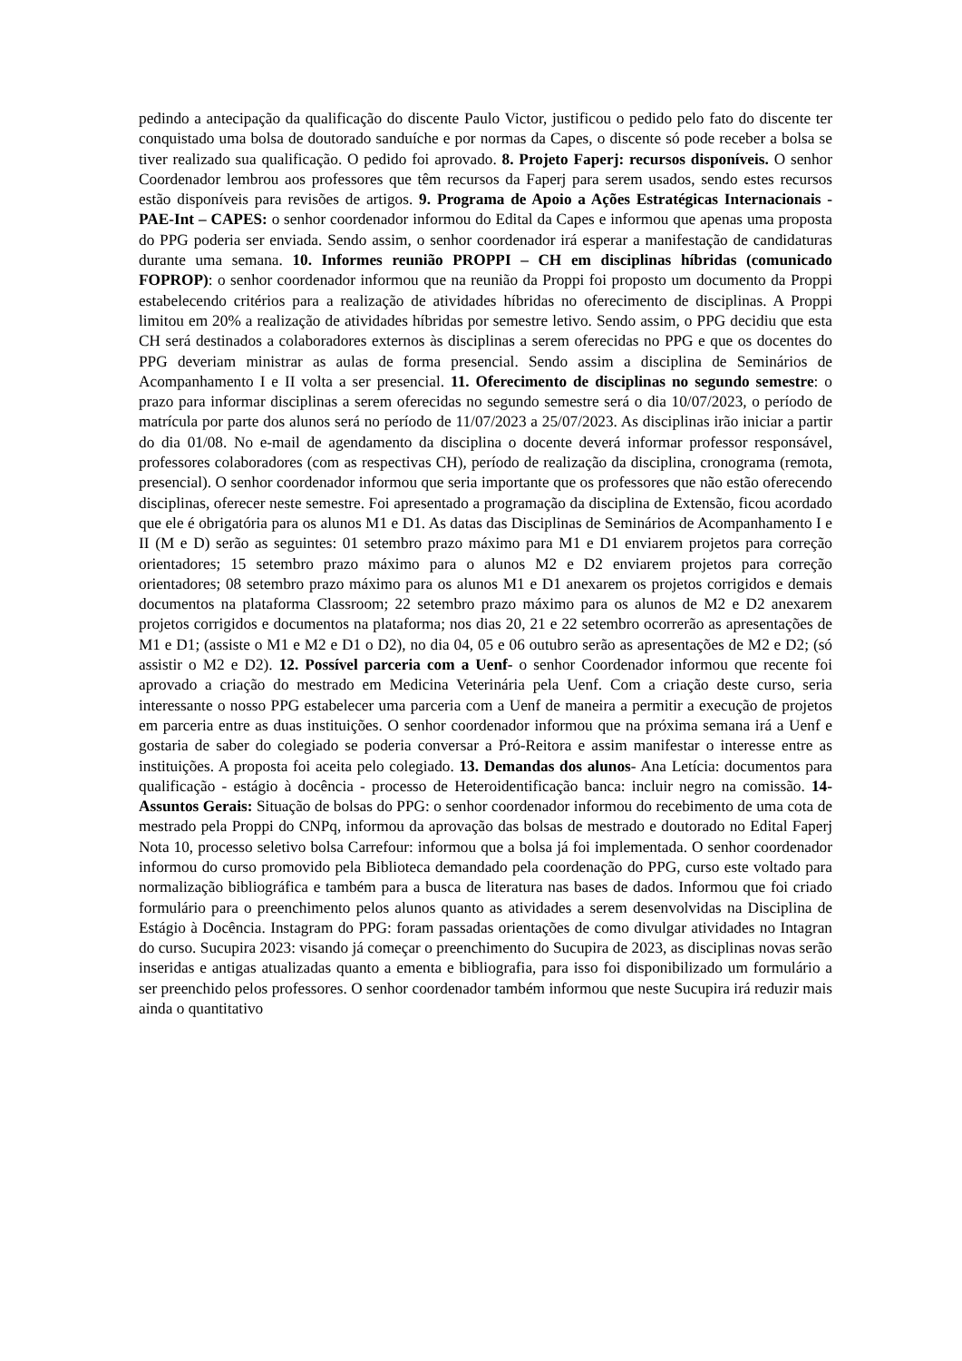pedindo a antecipação da qualificação do discente Paulo Victor, justificou o pedido pelo fato do discente ter conquistado uma bolsa de doutorado sanduíche e por normas da Capes, o discente só pode receber a bolsa se tiver realizado sua qualificação. O pedido foi aprovado. 8. Projeto Faperj: recursos disponíveis. O senhor Coordenador lembrou aos professores que têm recursos da Faperj para serem usados, sendo estes recursos estão disponíveis para revisões de artigos. 9. Programa de Apoio a Ações Estratégicas Internacionais - PAE-Int – CAPES: o senhor coordenador informou do Edital da Capes e informou que apenas uma proposta do PPG poderia ser enviada. Sendo assim, o senhor coordenador irá esperar a manifestação de candidaturas durante uma semana. 10. Informes reunião PROPPI – CH em disciplinas híbridas (comunicado FOPROP): o senhor coordenador informou que na reunião da Proppi foi proposto um documento da Proppi estabelecendo critérios para a realização de atividades híbridas no oferecimento de disciplinas. A Proppi limitou em 20% a realização de atividades híbridas por semestre letivo. Sendo assim, o PPG decidiu que esta CH será destinados a colaboradores externos às disciplinas a serem oferecidas no PPG e que os docentes do PPG deveriam ministrar as aulas de forma presencial. Sendo assim a disciplina de Seminários de Acompanhamento I e II volta a ser presencial. 11. Oferecimento de disciplinas no segundo semestre: o prazo para informar disciplinas a serem oferecidas no segundo semestre será o dia 10/07/2023, o período de matrícula por parte dos alunos será no período de 11/07/2023 a 25/07/2023. As disciplinas irão iniciar a partir do dia 01/08. No e-mail de agendamento da disciplina o docente deverá informar professor responsável, professores colaboradores (com as respectivas CH), período de realização da disciplina, cronograma (remota, presencial). O senhor coordenador informou que seria importante que os professores que não estão oferecendo disciplinas, oferecer neste semestre. Foi apresentado a programação da disciplina de Extensão, ficou acordado que ele é obrigatória para os alunos M1 e D1. As datas das Disciplinas de Seminários de Acompanhamento I e II (M e D) serão as seguintes: 01 setembro prazo máximo para M1 e D1 enviarem projetos para correção orientadores; 15 setembro prazo máximo para o alunos M2 e D2 enviarem projetos para correção orientadores; 08 setembro prazo máximo para os alunos M1 e D1 anexarem os projetos corrigidos e demais documentos na plataforma Classroom; 22 setembro prazo máximo para os alunos de M2 e D2 anexarem projetos corrigidos e documentos na plataforma; nos dias 20, 21 e 22 setembro ocorrerão as apresentações de M1 e D1; (assiste o M1 e M2 e D1 o D2), no dia 04, 05 e 06 outubro serão as apresentações de M2 e D2; (só assistir o M2 e D2). 12. Possível parceria com a Uenf- o senhor Coordenador informou que recente foi aprovado a criação do mestrado em Medicina Veterinária pela Uenf. Com a criação deste curso, seria interessante o nosso PPG estabelecer uma parceria com a Uenf de maneira a permitir a execução de projetos em parceria entre as duas instituições. O senhor coordenador informou que na próxima semana irá a Uenf e gostaria de saber do colegiado se poderia conversar a Pró-Reitora e assim manifestar o interesse entre as instituições. A proposta foi aceita pelo colegiado. 13. Demandas dos alunos- Ana Letícia: documentos para qualificação - estágio à docência - processo de Heteroidentificação banca: incluir negro na comissão. 14- Assuntos Gerais: Situação de bolsas do PPG: o senhor coordenador informou do recebimento de uma cota de mestrado pela Proppi do CNPq, informou da aprovação das bolsas de mestrado e doutorado no Edital Faperj Nota 10, processo seletivo bolsa Carrefour: informou que a bolsa já foi implementada. O senhor coordenador informou do curso promovido pela Biblioteca demandado pela coordenação do PPG, curso este voltado para normalização bibliográfica e também para a busca de literatura nas bases de dados. Informou que foi criado formulário para o preenchimento pelos alunos quanto as atividades a serem desenvolvidas na Disciplina de Estágio à Docência. Instagram do PPG: foram passadas orientações de como divulgar atividades no Intagran do curso. Sucupira 2023: visando já começar o preenchimento do Sucupira de 2023, as disciplinas novas serão inseridas e antigas atualizadas quanto a ementa e bibliografia, para isso foi disponibilizado um formulário a ser preenchido pelos professores. O senhor coordenador também informou que neste Sucupira irá reduzir mais ainda o quantitativo